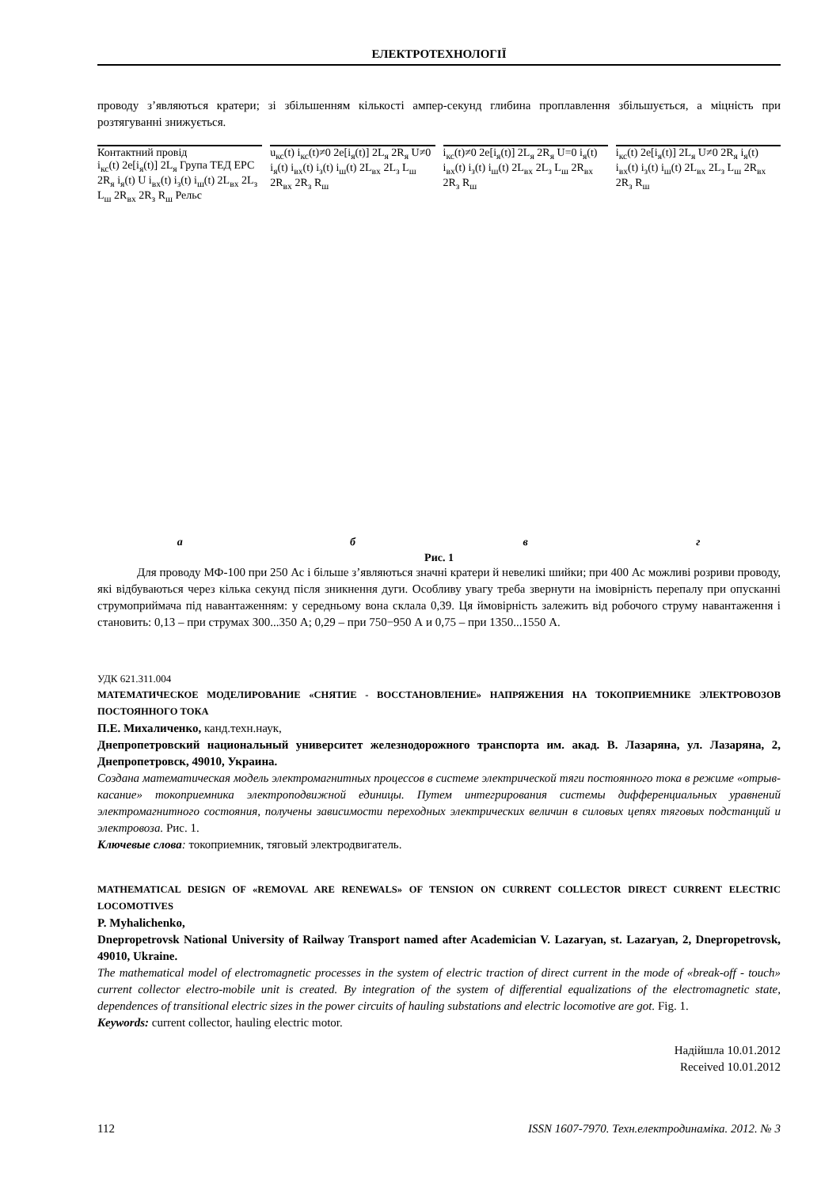ЕЛЕКТРОТЕХНОЛОГІЇ
проводу з’являються кратери; зі збільшенням кількості ампер-секунд глибина проплавлення збільшується, а міцність при розтягуванні знижується.
Контактний провід
i<sub>кс</sub>(t) 2e[i<sub>я</sub>(t)] 2L<sub>я</sub> Група ТЕД ЕРС 2R<sub>я</sub> i<sub>я</sub>(t) U i<sub>вх</sub>(t) i<sub>з</sub>(t) i<sub>ш</sub>(t) 2L<sub>вх</sub> 2L<sub>з</sub> L<sub>ш</sub> 2R<sub>вх</sub> 2R<sub>з</sub> R<sub>ш</sub> Рельс
а
u<sub>кс</sub>(t) i<sub>кс</sub>(t)≠0 2e[i<sub>я</sub>(t)] 2L<sub>я</sub> 2R<sub>я</sub> U≠0 i<sub>я</sub>(t) i<sub>вх</sub>(t) i<sub>з</sub>(t) i<sub>ш</sub>(t) 2L<sub>вх</sub> 2L<sub>з</sub> L<sub>ш</sub> 2R<sub>вх</sub> 2R<sub>з</sub> R<sub>ш</sub>
б
i<sub>кс</sub>(t)≠0 2e[i<sub>я</sub>(t)] 2L<sub>я</sub> 2R<sub>я</sub> U=0 i<sub>я</sub>(t) i<sub>вх</sub>(t) i<sub>з</sub>(t) i<sub>ш</sub>(t) 2L<sub>вх</sub> 2L<sub>з</sub> L<sub>ш</sub> 2R<sub>вх</sub> 2R<sub>з</sub> R<sub>ш</sub>
в
i<sub>кс</sub>(t) 2e[i<sub>я</sub>(t)] 2L<sub>я</sub> U≠0 2R<sub>я</sub> i<sub>я</sub>(t) i<sub>вх</sub>(t) i<sub>з</sub>(t) i<sub>ш</sub>(t) 2L<sub>вх</sub> 2L<sub>з</sub> L<sub>ш</sub> 2R<sub>вх</sub> 2R<sub>з</sub> R<sub>ш</sub>
г
Рис. 1
Для проводу МФ-100 при 250 Ас і більше з’являються значні кратери й невеликі шийки; при 400 Ас можливі розриви проводу, які відбуваються через кілька секунд після зникнення дуги. Особливу увагу треба звернути на імовірність перепалу при опусканні струмоприймача під навантаженням: у середньому вона склала 0,39. Ця ймовірність залежить від робочого струму навантаження і становить: 0,13 – при струмах 300...350 А; 0,29 – при 750−950 А и 0,75 – при 1350...1550 А.
УДК 621.311.004
МАТЕМАТИЧЕСКОЕ МОДЕЛИРОВАНИЕ «СНЯТИЕ - ВОССТАНОВЛЕНИЕ» НАПРЯЖЕНИЯ НА ТОКОПРИЕМНИКЕ ЭЛЕКТРОВОЗОВ ПОСТОЯННОГО ТОКА
П.Е. Михаличенко, канд.техн.наук,
Днепропетровский национальный университет железнодорожного транспорта им. акад. В. Лазаряна, ул. Лазаряна, 2, Днепропетровск, 49010, Украина.
Создана математическая модель электромагнитных процессов в системе электрической тяги постоянного тока в режиме «отрыв-касание» токоприемника электроподвижной единицы. Путем интегрирования системы дифференциальных уравнений электромагнитного состояния, получены зависимости переходных электрических величин в силовых цепях тяговых подстанций и электровоза. Рис. 1.
Ключевые слова: токоприемник, тяговый электродвигатель.
MATHEMATICAL DESIGN OF «REMOVAL ARE RENEWALS» OF TENSION ON CURRENT COLLECTOR DIRECT CURRENT ELECTRIC LOCOMOTIVES
P. Myhalichenko,
Dnepropetrovsk National University of Railway Transport named after Academician V. Lazaryan, st. Lazaryan, 2, Dnepropetrovsk, 49010, Ukraine.
The mathematical model of electromagnetic processes in the system of electric traction of direct current in the mode of «break-off - touch» current collector electro-mobile unit is created. By integration of the system of differential equalizations of the electromagnetic state, dependences of transitional electric sizes in the power circuits of hauling substations and electric locomotive are got. Fig. 1.
Keywords: current collector, hauling electric motor.
Надійшла 10.01.2012
Received 10.01.2012
112 ISSN 1607-7970. Техн.електродинаміка. 2012. № 3